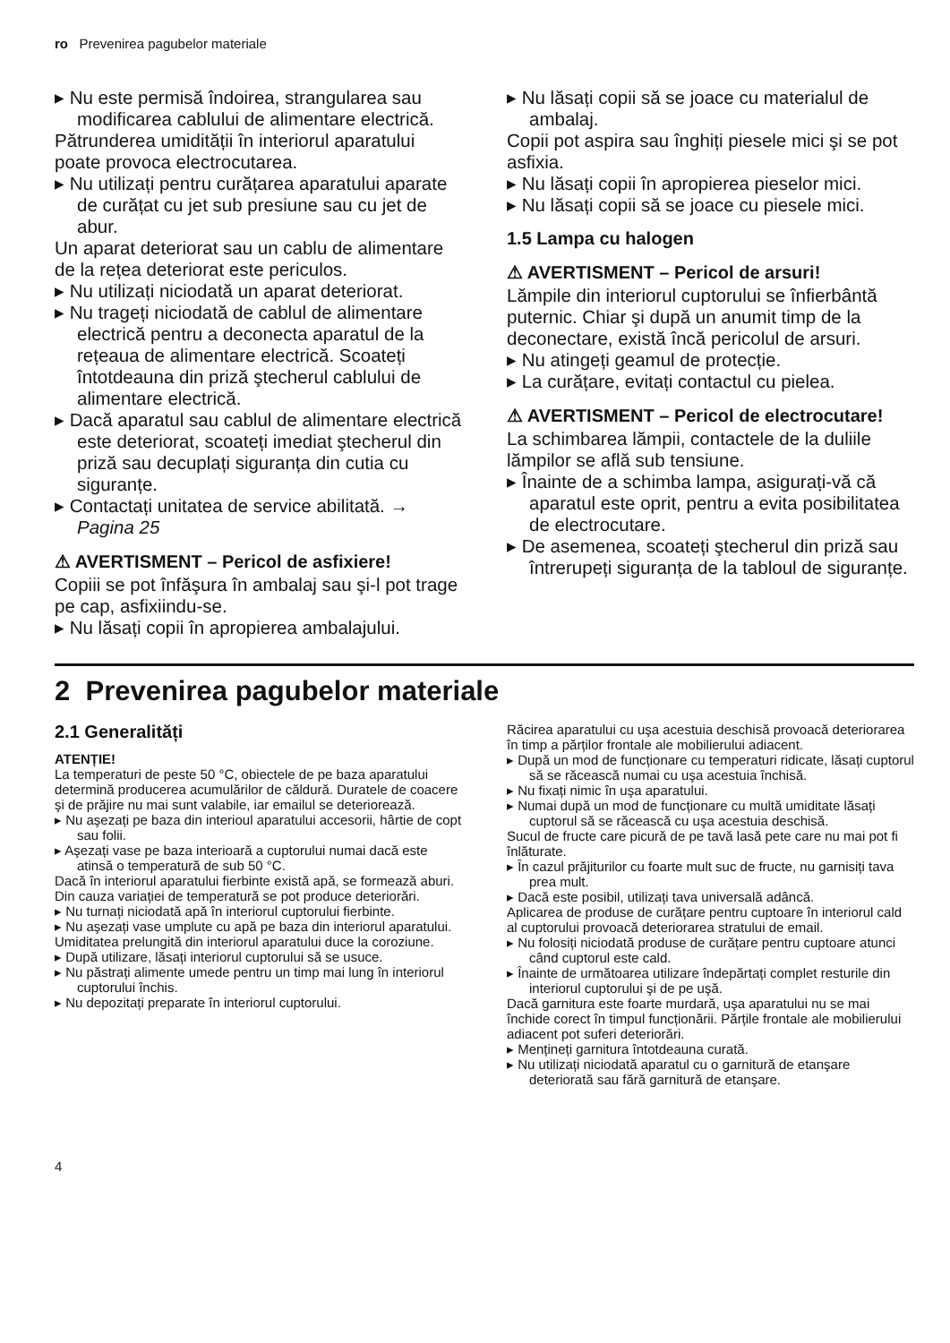ro Prevenirea pagubelor materiale
▸ Nu este permisă îndoirea, strangularea sau modificarea cablului de alimentare electrică.
Pătrunderea umidității în interiorul aparatului poate provoca electrocutarea.
▸ Nu utilizați pentru curățarea aparatului aparate de curățat cu jet sub presiune sau cu jet de abur.
Un aparat deteriorat sau un cablu de alimentare de la rețea deteriorat este periculos.
▸ Nu utilizați niciodată un aparat deteriorat.
▸ Nu trageți niciodată de cablul de alimentare electrică pentru a deconecta aparatul de la rețeaua de alimentare electrică. Scoateți întotdeauna din priză ştecherul cablului de alimentare electrică.
▸ Dacă aparatul sau cablul de alimentare electrică este deteriorat, scoateți imediat ştecherul din priză sau decuplați siguranța din cutia cu siguranțe.
▸ Contactați unitatea de service abilitată. → Pagina 25
⚠ AVERTISMENT – Pericol de asfixiere!
Copiii se pot înfăşura în ambalaj sau şi-l pot trage pe cap, asfixiindu-se.
▸ Nu lăsați copii în apropierea ambalajului.
▸ Nu lăsați copii să se joace cu materialul de ambalaj.
Copii pot aspira sau înghiți piesele mici şi se pot asfixia.
▸ Nu lăsați copii în apropierea pieselor mici.
▸ Nu lăsați copii să se joace cu piesele mici.
1.5 Lampa cu halogen
⚠ AVERTISMENT – Pericol de arsuri!
Lămpile din interiorul cuptorului se înfierbântă puternic. Chiar şi după un anumit timp de la deconectare, există încă pericolul de arsuri.
▸ Nu atingeți geamul de protecție.
▸ La curățare, evitați contactul cu pielea.
⚠ AVERTISMENT – Pericol de electrocutare!
La schimbarea lămpii, contactele de la duliile lămpilor se află sub tensiune.
▸ Înainte de a schimba lampa, asigurați-vă că aparatul este oprit, pentru a evita posibilitatea de electrocutare.
▸ De asemenea, scoateți ştecherul din priză sau întrerupeți siguranța de la tabloul de siguranțe.
2 Prevenirea pagubelor materiale
2.1 Generalități
ATENȚIE!
La temperaturi de peste 50 °C, obiectele de pe baza aparatului determină producerea acumulărilor de căldură. Duratele de coacere şi de prăjire nu mai sunt valabile, iar emailul se deteriorează.
▸ Nu aşezați pe baza din interioul aparatului accesorii, hârtie de copt sau folii.
▸ Aşezați vase pe baza interioară a cuptorului numai dacă este atinsă o temperatură de sub 50 °C.
Dacă în interiorul aparatului fierbinte există apă, se formează aburi. Din cauza variației de temperatură se pot produce deteriorări.
▸ Nu turnați niciodată apă în interiorul cuptorului fierbinte.
▸ Nu aşezați vase umplute cu apă pe baza din interiorul aparatului.
Umiditatea prelungită din interiorul aparatului duce la coroziune.
▸ După utilizare, lăsați interiorul cuptorului să se usuce.
▸ Nu păstrați alimente umede pentru un timp mai lung în interiorul cuptorului închis.
▸ Nu depozitați preparate în interiorul cuptorului.
Răcirea aparatului cu uşa acestuia deschisă provoacă deteriorarea în timp a părților frontale ale mobilierului adiacent.
▸ După un mod de funcționare cu temperaturi ridicate, lăsați cuptorul să se răcească numai cu uşa acestuia închisă.
▸ Nu fixați nimic în uşa aparatului.
▸ Numai după un mod de funcționare cu multă umiditate lăsați cuptorul să se răcească cu uşa acestuia deschisă.
Sucul de fructe care picură de pe tavă lasă pete care nu mai pot fi înlăturate.
▸ În cazul prăjiturilor cu foarte mult suc de fructe, nu garnisiți tava prea mult.
▸ Dacă este posibil, utilizați tava universală adâncă.
Aplicarea de produse de curățare pentru cuptoare în interiorul cald al cuptorului provoacă deteriorarea stratului de email.
▸ Nu folosiți niciodată produse de curățare pentru cuptoare atunci când cuptorul este cald.
▸ Înainte de următoarea utilizare îndepărtați complet resturile din interiorul cuptorului şi de pe uşă.
Dacă garnitura este foarte murdară, uşa aparatului nu se mai închide corect în timpul funcționării. Părțile frontale ale mobilierului adiacent pot suferi deteriorări.
▸ Mențineți garnitura întotdeauna curată.
▸ Nu utilizați niciodată aparatul cu o garnitură de etanşare deteriorată sau fără garnitură de etanşare.
4